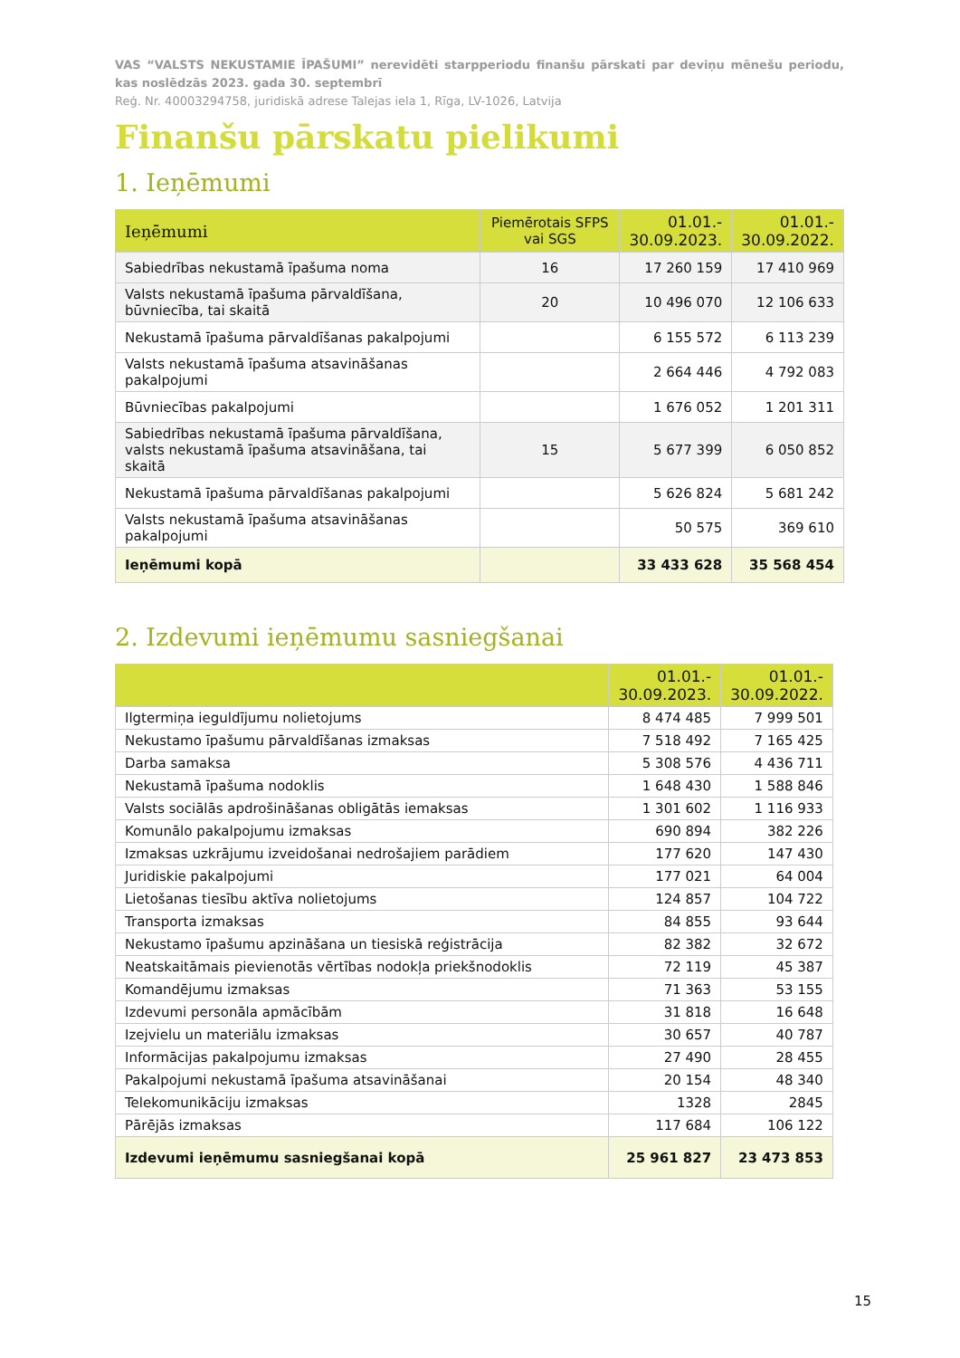VAS “VALSTS NEKUSTAMIE ĪPAŠUMI” nerevidēti starpperiodu finanšu pārskati par deviņu mēnešu periodu, kas noslēdzās 2023. gada 30. septembrī
Reģ. Nr. 40003294758, juridiskā adrese Talejas iela 1, Rīga, LV-1026, Latvija
Finanšu pārskatu pielikumi
1. Ieņēmumi
| Ieņēmumi | Piemērotais SFPS vai SGS | 01.01.- 30.09.2023. | 01.01.- 30.09.2022. |
| --- | --- | --- | --- |
| Sabiedrības nekustamā īpašuma noma | 16 | 17 260 159 | 17 410 969 |
| Valsts nekustamā īpašuma pārvaldīšana, būvniecība, tai skaitā | 20 | 10 496 070 | 12 106 633 |
| Nekustamā īpašuma pārvaldīšanas pakalpojumi | | 6 155 572 | 6 113 239 |
| Valsts nekustamā īpašuma atsavināšanas pakalpojumi | | 2 664 446 | 4 792 083 |
| Būvniecības pakalpojumi | | 1 676 052 | 1 201 311 |
| Sabiedrības nekustamā īpašuma pārvaldīšana, valsts nekustamā īpašuma atsavināšana, tai skaitā | 15 | 5 677 399 | 6 050 852 |
| Nekustamā īpašuma pārvaldīšanas pakalpojumi | | 5 626 824 | 5 681 242 |
| Valsts nekustamā īpašuma atsavināšanas pakalpojumi | | 50 575 | 369 610 |
| Ieņēmumi kopā | | 33 433 628 | 35 568 454 |
2. Izdevumi ieņēmumu sasniegšanai
| | 01.01.- 30.09.2023. | 01.01.- 30.09.2022. |
| --- | --- | --- |
| Ilgtermiņa ieguldījumu nolietojums | 8 474 485 | 7 999 501 |
| Nekustamo īpašumu pārvaldīšanas izmaksas | 7 518 492 | 7 165 425 |
| Darba samaksa | 5 308 576 | 4 436 711 |
| Nekustamā īpašuma nodoklis | 1 648 430 | 1 588 846 |
| Valsts sociālās apdrošināšanas obligātās iemaksas | 1 301 602 | 1 116 933 |
| Komunālo pakalpojumu izmaksas | 690 894 | 382 226 |
| Izmaksas uzkrājumu izveidošanai nedrošajiem parādiem | 177 620 | 147 430 |
| Juridiskie pakalpojumi | 177 021 | 64 004 |
| Lietošanas tiesību aktīva nolietojums | 124 857 | 104 722 |
| Transporta izmaksas | 84 855 | 93 644 |
| Nekustamo īpašumu apzināšana un tiesiskā reģistrācija | 82 382 | 32 672 |
| Neatskaitāmais pievienotās vērtības nodokļa priekšnodoklis | 72 119 | 45 387 |
| Komandējumu izmaksas | 71 363 | 53 155 |
| Izdevumi personāla apmācībām | 31 818 | 16 648 |
| Izejvielu un materiālu izmaksas | 30 657 | 40 787 |
| Informācijas pakalpojumu izmaksas | 27 490 | 28 455 |
| Pakalpojumi nekustamā īpašuma atsavināšanai | 20 154 | 48 340 |
| Telekomunikāciju izmaksas | 1328 | 2845 |
| Pārējās izmaksas | 117 684 | 106 122 |
| Izdevumi ieņēmumu sasniegšanai kopā | 25 961 827 | 23 473 853 |
15